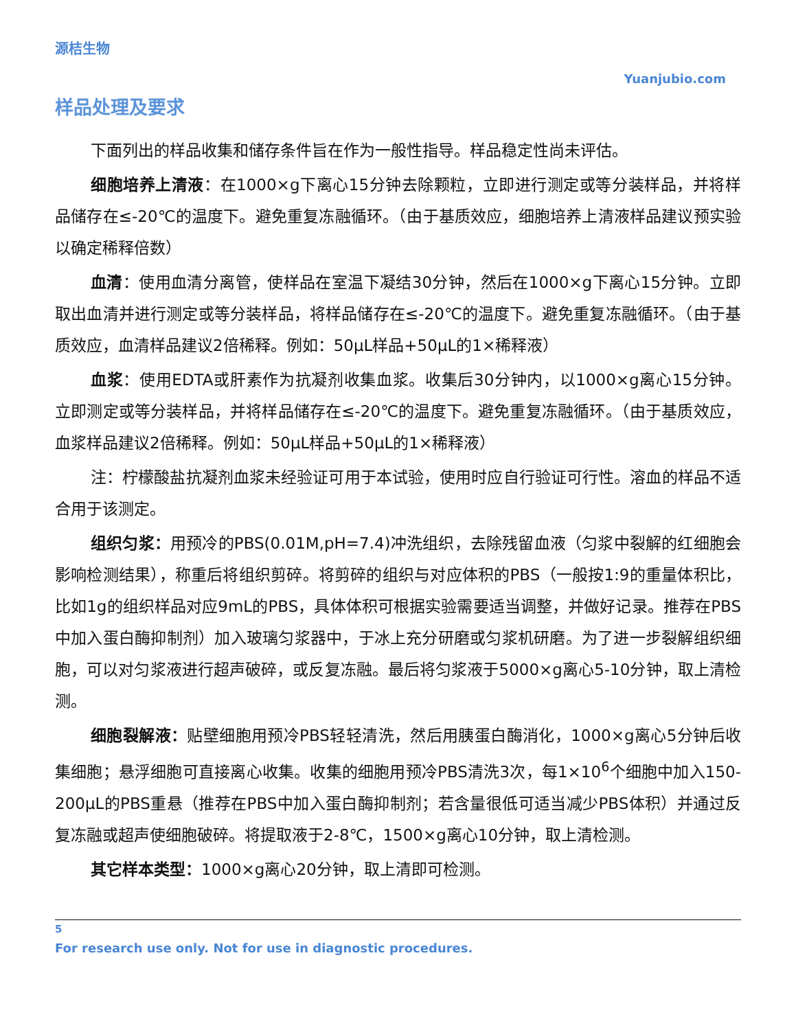源桔生物
Yuanjubio.com
样品处理及要求
下面列出的样品收集和储存条件旨在作为一般性指导。样品稳定性尚未评估。
细胞培养上清液：在1000×g下离心15分钟去除颗粒，立即进行测定或等分装样品，并将样品储存在≤-20℃的温度下。避免重复冻融循环。（由于基质效应，细胞培养上清液样品建议预实验以确定稀释倍数）
血清：使用血清分离管，使样品在室温下凝结30分钟，然后在1000×g下离心15分钟。立即取出血清并进行测定或等分装样品，将样品储存在≤-20℃的温度下。避免重复冻融循环。（由于基质效应，血清样品建议2倍稀释。例如：50μL样品+50μL的1×稀释液）
血浆：使用EDTA或肝素作为抗凝剂收集血浆。收集后30分钟内，以1000×g离心15分钟。立即测定或等分装样品，并将样品储存在≤-20℃的温度下。避免重复冻融循环。（由于基质效应，血浆样品建议2倍稀释。例如：50μL样品+50μL的1×稀释液）
注：柠檬酸盐抗凝剂血浆未经验证可用于本试验，使用时应自行验证可行性。溶血的样品不适合用于该测定。
组织匀浆：用预冷的PBS(0.01M,pH=7.4)冲洗组织，去除残留血液（匀浆中裂解的红细胞会影响检测结果），称重后将组织剪碎。将剪碎的组织与对应体积的PBS（一般按1:9的重量体积比，比如1g的组织样品对应9mL的PBS，具体体积可根据实验需要适当调整，并做好记录。推荐在PBS中加入蛋白酶抑制剂）加入玻璃匀浆器中，于冰上充分研磨或匀浆机研磨。为了进一步裂解组织细胞，可以对匀浆液进行超声破碎，或反复冻融。最后将匀浆液于5000×g离心5-10分钟，取上清检测。
细胞裂解液：贴壁细胞用预冷PBS轻轻清洗，然后用胰蛋白酶消化，1000×g离心5分钟后收集细胞；悬浮细胞可直接离心收集。收集的细胞用预冷PBS清洗3次，每1×10<sup>6</sup>个细胞中加入150-200μL的PBS重悬（推荐在PBS中加入蛋白酶抑制剂；若含量很低可适当减少PBS体积）并通过反复冻融或超声使细胞破碎。将提取液于2-8℃，1500×g离心10分钟，取上清检测。
其它样本类型：1000×g离心20分钟，取上清即可检测。
5
For research use only. Not for use in diagnostic procedures.